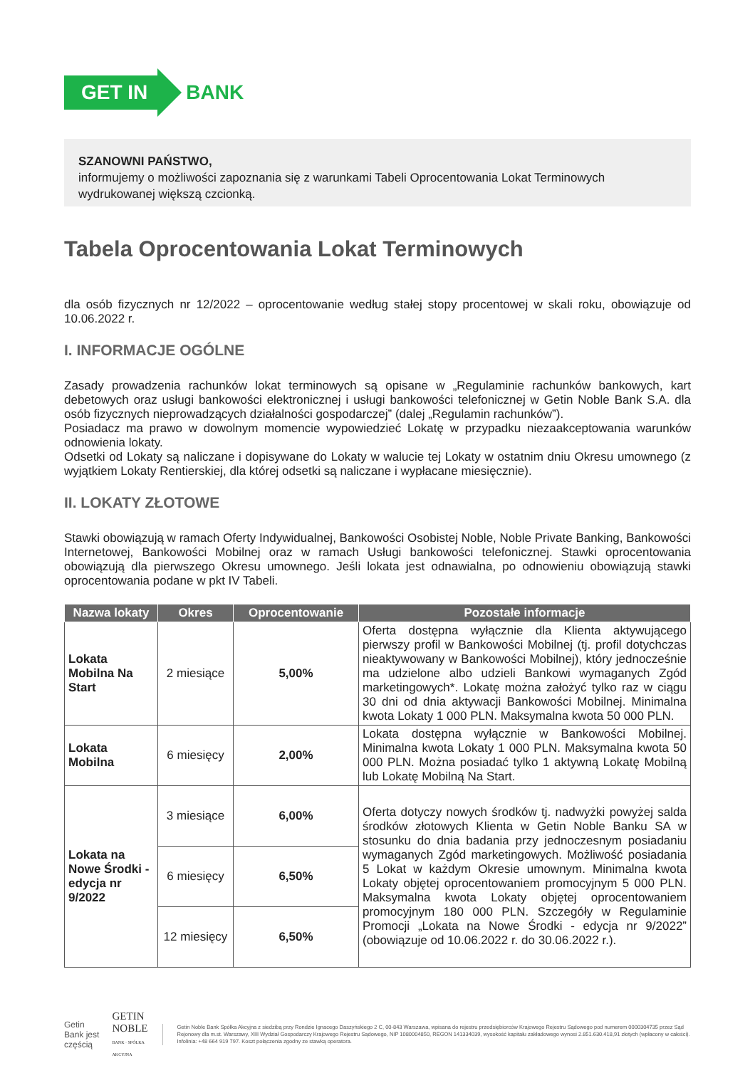GET IN
BANK
SZANOWNI PAŃSTWO,
informujemy o możliwości zapoznania się z warunkami Tabeli Oprocentowania Lokat Terminowych wydrukowanej większą czcionką.
Tabela Oprocentowania Lokat Terminowych
dla osób fizycznych nr 12/2022 – oprocentowanie według stałej stopy procentowej w skali roku, obowiązuje od 10.06.2022 r.
I. INFORMACJE OGÓLNE
Zasady prowadzenia rachunków lokat terminowych są opisane w „Regulaminie rachunków bankowych, kart debetowych oraz usługi bankowości elektronicznej i usługi bankowości telefonicznej w Getin Noble Bank S.A. dla osób fizycznych nieprowadzących działalności gospodarczej” (dalej „Regulamin rachunków”).
Posiadacz ma prawo w dowolnym momencie wypowiedzieć Lokatę w przypadku niezaakceptowania warunków odnowienia lokaty.
Odsetki od Lokaty są naliczane i dopisywane do Lokaty w walucie tej Lokaty w ostatnim dniu Okresu umownego (z wyjątkiem Lokaty Rentierskiej, dla której odsetki są naliczane i wypłacane miesięcznie).
II. LOKATY ZŁOTOWE
Stawki obowiązują w ramach Oferty Indywidualnej, Bankowości Osobistej Noble, Noble Private Banking, Bankowości Internetowej, Bankowości Mobilnej oraz w ramach Usługi bankowości telefonicznej. Stawki oprocentowania obowiązują dla pierwszego Okresu umownego. Jeśli lokata jest odnawialna, po odnowieniu obowiązują stawki oprocentowania podane w pkt IV Tabeli.
| Nazwa lokaty | Okres | Oprocentowanie | Pozostałe informacje |
| --- | --- | --- | --- |
| Lokata Mobilna Na Start | 2 miesiące | 5,00% | Oferta dostępna wyłącznie dla Klienta aktywującego pierwszy profil w Bankowości Mobilnej (tj. profil dotychczas nieaktywowany w Bankowości Mobilnej), który jednocześnie ma udzielone albo udzieli Bankowi wymaganych Zgód marketingowych*. Lokatę można założyć tylko raz w ciągu 30 dni od dnia aktywacji Bankowości Mobilnej. Minimalna kwota Lokaty 1 000 PLN. Maksymalna kwota 50 000 PLN. |
| Lokata Mobilna | 6 miesięcy | 2,00% | Lokata dostępna wyłącznie w Bankowości Mobilnej. Minimalna kwota Lokaty 1 000 PLN. Maksymalna kwota 50 000 PLN. Można posiadać tylko 1 aktywną Lokatę Mobilną lub Lokatę Mobilną Na Start. |
| Lokata na Nowe Środki - edycja nr 9/2022 | 3 miesiące | 6,00% | Oferta dotyczy nowych środków tj. nadwyżki powyżej salda środków złotowych Klienta w Getin Noble Banku SA w stosunku do dnia badania przy jednoczesnym posiadaniu wymaganych Zgód marketingowych. Możliwość posiadania 5 Lokat w każdym Okresie umownym. Minimalna kwota Lokaty objętej oprocentowaniem promocyjnym 5 000 PLN. Maksymalna kwota Lokaty objętej oprocentowaniem promocyjnym 180 000 PLN. Szczegóły w Regulaminie Promocji „Lokata na Nowe Środki - edycja nr 9/2022” (obowiązuje od 10.06.2022 r. do 30.06.2022 r.). |
| | 6 miesięcy | 6,50% | |
| | 12 miesięcy | 6,50% | |
Getin Bank jest częścią GETIN NOBLE
BANK · SPÓŁKA AKCYJNA
Getin Noble Bank Spółka Akcyjna z siedzibą przy Rondzie Ignacego Daszyńskiego 2 C, 00-843 Warszawa, wpisana do rejestru przedsiębiorców Krajowego Rejestru Sądowego pod numerem 0000304735 przez Sąd Rejonowy dla m.st. Warszawy, XIII Wydział Gospodarczy Krajowego Rejestru Sądowego, NIP 1080004850, REGON 141334039, wysokość kapitału zakładowego wynosi 2.851.630.418,91 złotych (wpłacony w całości). Infolinia: +48 664 919 797. Koszt połączenia zgodny ze stawką operatora.